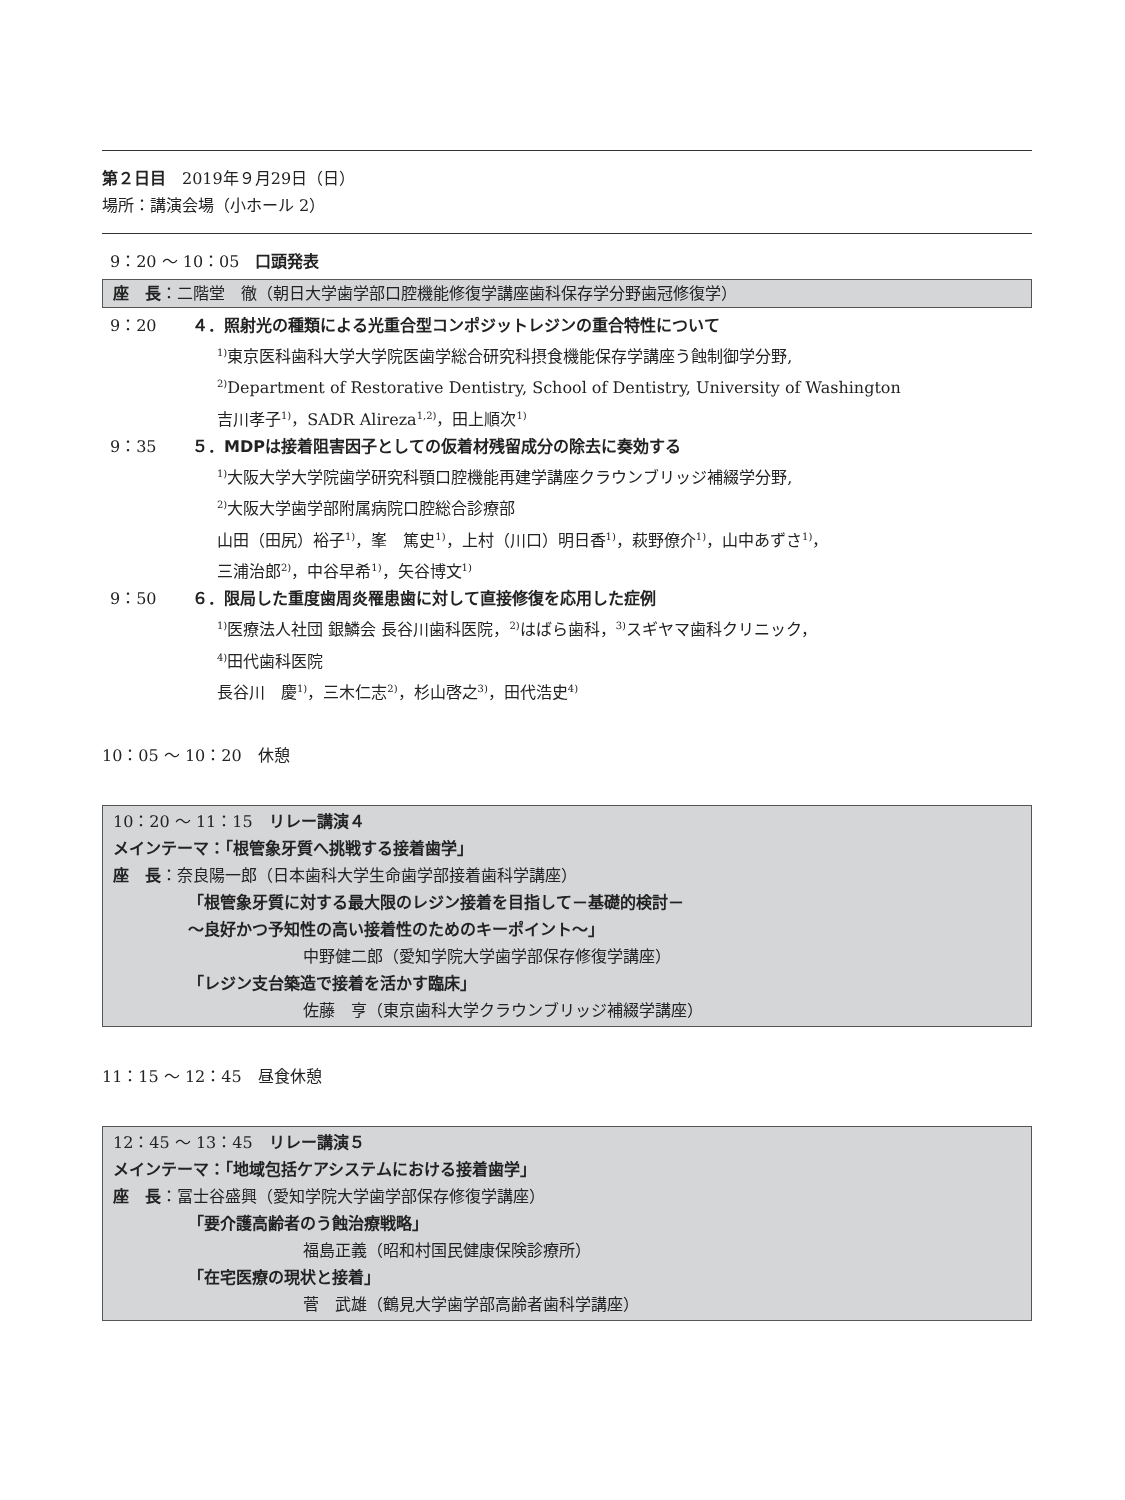第２日目　2019年９月29日（日）
場所：講演会場（小ホール 2）
9：20 ～ 10：05　口頭発表
座　長：二階堂　徹（朝日大学歯学部口腔機能修復学講座歯科保存学分野歯冠修復学）
9：20 ４．照射光の種類による光重合型コンポジットレジンの重合特性について
<sup>1)</sup> 東京医科歯科大学大学院医歯学総合研究科摂食機能保存学講座う蝕制御学分野,
<sup>2)</sup> Department of Restorative Dentistry, School of Dentistry, University of Washington
吉川孝子<sup>1)</sup>，SADR Alireza<sup>1,2)</sup>，田上順次<sup>1)</sup>
9：35 ５．MDPは接着阻害因子としての仮着材残留成分の除去に奏効する
<sup>1)</sup> 大阪大学大学院歯学研究科顎口腔機能再建学講座クラウンブリッジ補綴学分野,
<sup>2)</sup> 大阪大学歯学部附属病院口腔総合診療部
山田（田尻）裕子<sup>1)</sup>，峯　篤史<sup>1)</sup>，上村（川口）明日香<sup>1)</sup>，萩野僚介<sup>1)</sup>，山中あずさ<sup>1)</sup>，
三浦治郎<sup>2)</sup>，中谷早希<sup>1)</sup>，矢谷博文<sup>1)</sup>
9：50 ６．限局した重度歯周炎罹患歯に対して直接修復を応用した症例
<sup>1)</sup> 医療法人社団 銀鱗会 長谷川歯科医院，<sup>2)</sup>はばら歯科，<sup>3)</sup>スギヤマ歯科クリニック，
<sup>4)</sup> 田代歯科医院
長谷川　慶<sup>1)</sup>，三木仁志<sup>2)</sup>，杉山啓之<sup>3)</sup>，田代浩史<sup>4)</sup>
10：05 ～ 10：20　休憩
10：20 ～ 11：15　リレー講演４
メインテーマ：「根管象牙質へ挑戦する接着歯学」
座　長：奈良陽一郎（日本歯科大学生命歯学部接着歯科学講座）
「根管象牙質に対する最大限のレジン接着を目指して－基礎的検討－
～良好かつ予知性の高い接着性のためのキーポイント～」
中野健二郎（愛知学院大学歯学部保存修復学講座）
「レジン支台築造で接着を活かす臨床」
佐藤　亨（東京歯科大学クラウンブリッジ補綴学講座）
11：15 ～ 12：45　昼食休憩
12：45 ～ 13：45　リレー講演５
メインテーマ：「地域包括ケアシステムにおける接着歯学」
座　長：冨士谷盛興（愛知学院大学歯学部保存修復学講座）
「要介護高齢者のう蝕治療戦略」
福島正義（昭和村国民健康保険診療所）
「在宅医療の現状と接着」
菅　武雄（鶴見大学歯学部高齢者歯科学講座）